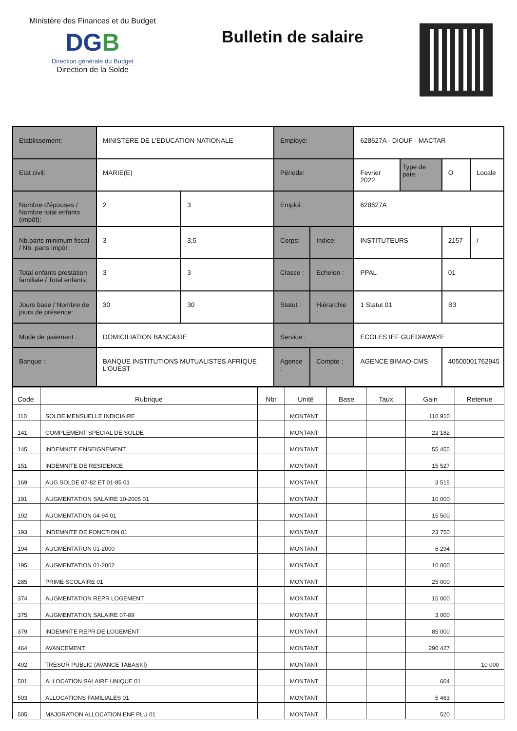Ministère des Finances et du Budget
DGB
Direction générale du Budget
Direction de la Solde
Bulletin de salaire
| Etablissement: | MINISTERE DE L'EDUCATION NATIONALE | | Employé: | | 628627A - DIOUF - MACTAR | | | |
| Etat civil: | MARIE(E) | | Période: | | Fevrier 2022 | Type de paie: | O | Locale |
| Nombre d'épouses / Nombre total enfants (impôt): | 2 | 3 | Emploi: | | 628627A | | | |
| Nb.parts minimum fiscal / Nb. parts impôt: | 3 | 3,5 | Corps: | Indice: | INSTITUTEURS | | 2157 | / |
| Total enfants prestation familiale / Total enfants: | 3 | 3 | Classe : | Echelon : | PPAL | | 01 | |
| Jours base / Nombre de jours de présence: | 30 | 30 | Statut : | Hiérarchie : | 1 Statut 01 | | B3 | |
| Mode de paiement : | DOMICILIATION BANCAIRE | | Service : | | ECOLES IEF GUEDIAWAYE | | | |
| Banque : | BANQUE INSTITUTIONS MUTUALISTES AFRIQUE L'OUEST | | Agence : | Compte : | AGENCE BIMAO-CMS | | 40500001762945 | |
| Code | Rubrique | Nbr | Unité | Base | Taux | Gain | Retenue |
| --- | --- | --- | --- | --- | --- | --- | --- |
| 110 | SOLDE MENSUELLE INDICIAIRE | | MONTANT | | | 110 910 | |
| 141 | COMPLEMENT SPECIAL DE SOLDE | | MONTANT | | | 22 182 | |
| 145 | INDEMNITE ENSEIGNEMENT | | MONTANT | | | 55 455 | |
| 151 | INDEMNITE DE RESIDENCE | | MONTANT | | | 15 527 | |
| 169 | AUG SOLDE 07-82 ET 01-85 01 | | MONTANT | | | 3 515 | |
| 191 | AUGMENTATION SALAIRE 10-2005 01 | | MONTANT | | | 10 000 | |
| 192 | AUGMENTATION 04-94 01 | | MONTANT | | | 15 500 | |
| 193 | INDEMNITE DE FONCTION 01 | | MONTANT | | | 23 750 | |
| 194 | AUGMENTATION 01-2000 | | MONTANT | | | 6 294 | |
| 195 | AUGMENTATION 01-2002 | | MONTANT | | | 10 000 | |
| 285 | PRIME SCOLAIRE 01 | | MONTANT | | | 25 000 | |
| 374 | AUGMENTATION REPR LOGEMENT | | MONTANT | | | 15 000 | |
| 375 | AUGMENTATION SALAIRE 07-89 | | MONTANT | | | 3 000 | |
| 379 | INDEMNITE REPR.DE LOGEMENT | | MONTANT | | | 85 000 | |
| 464 | AVANCEMENT | | MONTANT | | | 290 427 | |
| 492 | TRESOR PUBLIC (AVANCE TABASKI) | | MONTANT | | | | 10 000 |
| 501 | ALLOCATION SALAIRE UNIQUE 01 | | MONTANT | | | 604 | |
| 503 | ALLOCATIONS FAMILIALES 01 | | MONTANT | | | 5 463 | |
| 505 | MAJORATION ALLOCATION ENF PLU 01 | | MONTANT | | | 520 | |